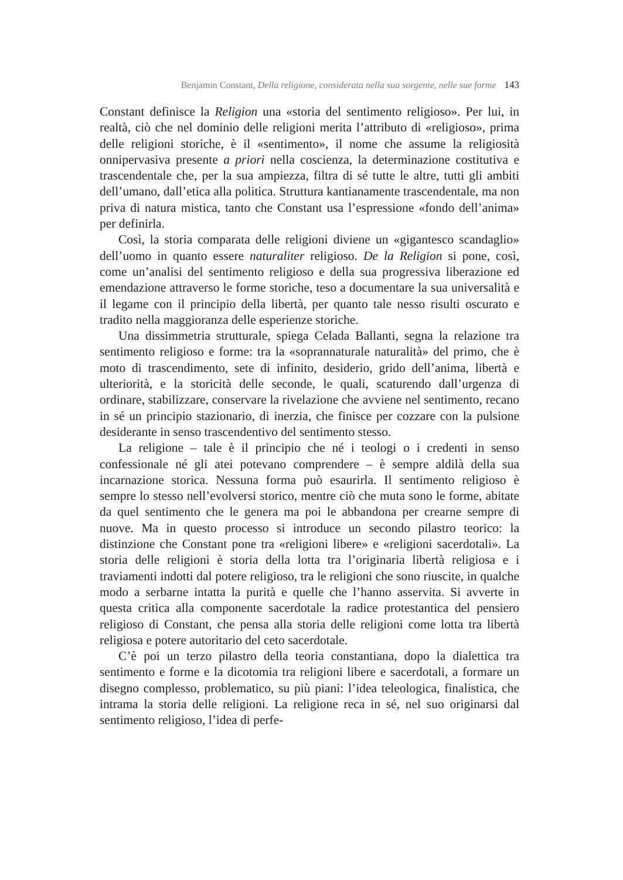Benjamin Constant, Della religione, considerata nella sua sorgente, nelle sue forme 143
Constant definisce la Religion una «storia del sentimento religioso». Per lui, in realtà, ciò che nel dominio delle religioni merita l’attributo di «religioso», prima delle religioni storiche, è il «sentimento», il nome che assume la religiosità onnipervasiva presente a priori nella coscienza, la determinazione costitutiva e trascendentale che, per la sua ampiezza, filtra di sé tutte le altre, tutti gli ambiti dell’umano, dall’etica alla politica. Struttura kantianamente trascendentale, ma non priva di natura mistica, tanto che Constant usa l’espressione «fondo dell’anima» per definirla.
Così, la storia comparata delle religioni diviene un «gigantesco scandaglio» dell’uomo in quanto essere naturaliter religioso. De la Religion si pone, così, come un’analisi del sentimento religioso e della sua progressiva liberazione ed emendazione attraverso le forme storiche, teso a documentare la sua universalità e il legame con il principio della libertà, per quanto tale nesso risulti oscurato e tradito nella maggioranza delle esperienze storiche.
Una dissimmetria strutturale, spiega Celada Ballanti, segna la relazione tra sentimento religioso e forme: tra la «soprannaturale naturalità» del primo, che è moto di trascendimento, sete di infinito, desiderio, grido dell’anima, libertà e ulteriorità, e la storicità delle seconde, le quali, scaturendo dall’urgenza di ordinare, stabilizzare, conservare la rivelazione che avviene nel sentimento, recano in sé un principio stazionario, di inerzia, che finisce per cozzare con la pulsione desiderante in senso trascendentivo del sentimento stesso.
La religione – tale è il principio che né i teologi o i credenti in senso confessionale né gli atei potevano comprendere – è sempre aldilà della sua incarnazione storica. Nessuna forma può esaurirla. Il sentimento religioso è sempre lo stesso nell’evolversi storico, mentre ciò che muta sono le forme, abitate da quel sentimento che le genera ma poi le abbandona per crearne sempre di nuove. Ma in questo processo si introduce un secondo pilastro teorico: la distinzione che Constant pone tra «religioni libere» e «religioni sacerdotali». La storia delle religioni è storia della lotta tra l’originaria libertà religiosa e i traviamenti indotti dal potere religioso, tra le religioni che sono riuscite, in qualche modo a serbarne intatta la purità e quelle che l’hanno asservita. Si avverte in questa critica alla componente sacerdotale la radice protestantica del pensiero religioso di Constant, che pensa alla storia delle religioni come lotta tra libertà religiosa e potere autoritario del ceto sacerdotale.
C’è poi un terzo pilastro della teoria constantiana, dopo la dialettica tra sentimento e forme e la dicotomia tra religioni libere e sacerdotali, a formare un disegno complesso, problematico, su più piani: l’idea teleologica, finalistica, che intrama la storia delle religioni. La religione reca in sé, nel suo originarsi dal sentimento religioso, l’idea di perfe-